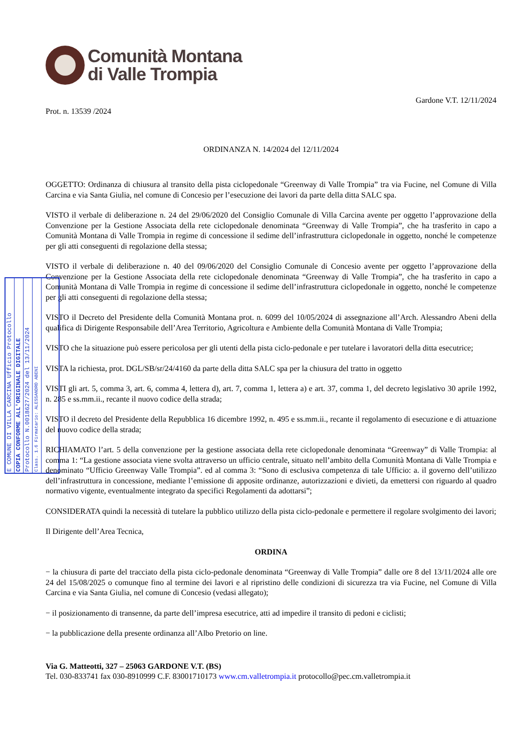Comunità Montana
di Valle Trompia
Prot. n. 13539 /2024
Gardone V.T. 12/11/2024
ORDINANZA N. 14/2024 del 12/11/2024
OGGETTO: Ordinanza di chiusura al transito della pista ciclopedonale “Greenway di Valle Trompia” tra via Fucine, nel Comune di Villa Carcina e via Santa Giulia, nel comune di Concesio per l’esecuzione dei lavori da parte della ditta SALC spa.
VISTO il verbale di deliberazione n. 24 del 29/06/2020 del Consiglio Comunale di Villa Carcina avente per oggetto l’approvazione della Convenzione per la Gestione Associata della rete ciclopedonale denominata “Greenway di Valle Trompia”, che ha trasferito in capo a Comunità Montana di Valle Trompia in regime di concessione il sedime dell’infrastruttura ciclopedonale in oggetto, nonché le competenze per gli atti conseguenti di regolazione della stessa;
VISTO il verbale di deliberazione n. 40 del 09/06/2020 del Consiglio Comunale di Concesio avente per oggetto l’approvazione della Convenzione per la Gestione Associata della rete ciclopedonale denominata “Greenway di Valle Trompia”, che ha trasferito in capo a Comunità Montana di Valle Trompia in regime di concessione il sedime dell’infrastruttura ciclopedonale in oggetto, nonché le competenze per gli atti conseguenti di regolazione della stessa;
VISTO il Decreto del Presidente della Comunità Montana prot. n. 6099 del 10/05/2024 di assegnazione all’Arch. Alessandro Abeni della qualifica di Dirigente Responsabile dell’Area Territorio, Agricoltura e Ambiente della Comunità Montana di Valle Trompia;
VISTO che la situazione può essere pericolosa per gli utenti della pista ciclo-pedonale e per tutelare i lavoratori della ditta esecutrice;
VISTA la richiesta, prot. DGL/SB/sr/24/4160 da parte della ditta SALC spa per la chiusura del tratto in oggetto
VISTI gli art. 5, comma 3, art. 6, comma 4, lettera d), art. 7, comma 1, lettera a) e art. 37, comma 1, del decreto legislativo 30 aprile 1992, n. 285 e ss.mm.ii., recante il nuovo codice della strada;
VISTO il decreto del Presidente della Repubblica 16 dicembre 1992, n. 495 e ss.mm.ii., recante il regolamento di esecuzione e di attuazione del nuovo codice della strada;
RICHIAMATO l’art. 5 della convenzione per la gestione associata della rete ciclopedonale denominata “Greenway” di Valle Trompia: al comma 1: “La gestione associata viene svolta attraverso un ufficio centrale, situato nell’ambito della Comunità Montana di Valle Trompia e denominato “Ufficio Greenway Valle Trompia”. ed al comma 3: “Sono di esclusiva competenza di tale Ufficio: a. il governo dell’utilizzo dell’infrastruttura in concessione, mediante l’emissione di apposite ordinanze, autorizzazioni e divieti, da emettersi con riguardo al quadro normativo vigente, eventualmente integrato da specifici Regolamenti da adottarsi”;
CONSIDERATA quindi la necessità di tutelare la pubblico utilizzo della pista ciclo-pedonale e permettere il regolare svolgimento dei lavori;
Il Dirigente dell’Area Tecnica,
ORDINA
− la chiusura di parte del tracciato della pista ciclo-pedonale denominata “Greenway di Valle Trompia” dalle ore 8 del 13/11/2024 alle ore 24 del 15/08/2025 o comunque fino al termine dei lavori e al ripristino delle condizioni di sicurezza tra via Fucine, nel Comune di Villa Carcina e via Santa Giulia, nel comune di Concesio (vedasi allegato);
− il posizionamento di transenne, da parte dell’impresa esecutrice, atti ad impedire il transito di pedoni e ciclisti;
− la pubblicazione della presente ordinanza all’Albo Pretorio on line.
Via G. Matteotti, 327 – 25063 GARDONE V.T. (BS)
Tel. 030-833741 fax 030-8910999 C.F. 83001710173 www.cm.valletrompia.it protocollo@pec.cm.valletrompia.it
E COMUNE DI VILLA CARCINA Ufficio Protocollo
COPIA CONFORME ALL'ORIGINALE DIGITALE
Protocollo N.0018627/2024 del 13/11/2024
Class. 1.6 Firmatario: ALESSANDRO ABENI